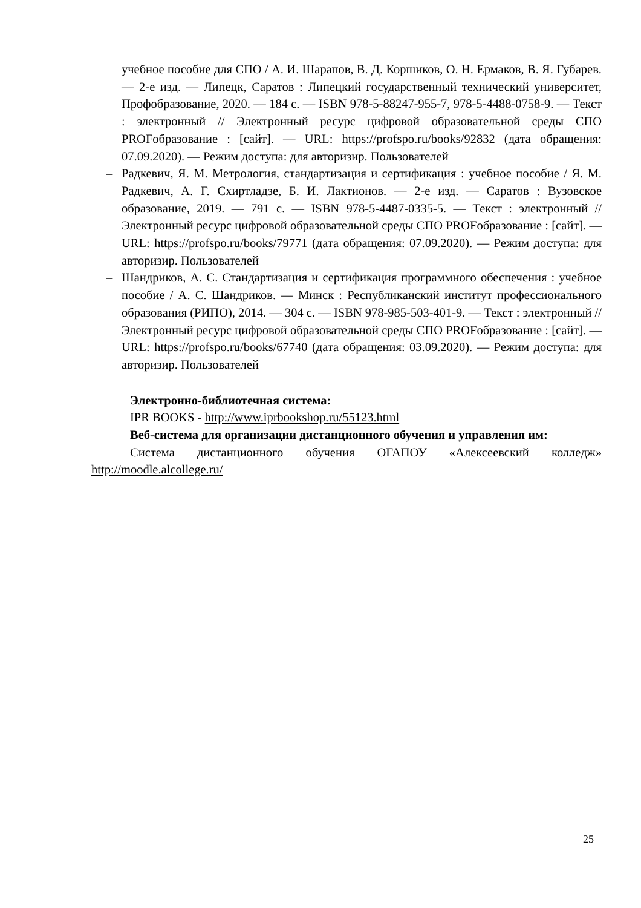учебное пособие для СПО / А. И. Шарапов, В. Д. Коршиков, О. Н. Ермаков, В. Я. Губарев. — 2-е изд. — Липецк, Саратов : Липецкий государственный технический университет, Профобразование, 2020. — 184 с. — ISBN 978-5-88247-955-7, 978-5-4488-0758-9. — Текст : электронный // Электронный ресурс цифровой образовательной среды СПО PROFобразование : [сайт]. — URL: https://profspo.ru/books/92832 (дата обращения: 07.09.2020). — Режим доступа: для авторизир. Пользователей
– Радкевич, Я. М. Метрология, стандартизация и сертификация : учебное пособие / Я. М. Радкевич, А. Г. Схиртладзе, Б. И. Лактионов. — 2-е изд. — Саратов : Вузовское образование, 2019. — 791 c. — ISBN 978-5-4487-0335-5. — Текст : электронный // Электронный ресурс цифровой образовательной среды СПО PROFобразование : [сайт]. — URL: https://profspo.ru/books/79771 (дата обращения: 07.09.2020). — Режим доступа: для авторизир. Пользователей
– Шандриков, А. С. Стандартизация и сертификация программного обеспечения : учебное пособие / А. С. Шандриков. — Минск : Республиканский институт профессионального образования (РИПО), 2014. — 304 c. — ISBN 978-985-503-401-9. — Текст : электронный // Электронный ресурс цифровой образовательной среды СПО PROFобразование : [сайт]. — URL: https://profspo.ru/books/67740 (дата обращения: 03.09.2020). — Режим доступа: для авторизир. Пользователей
Электронно-библиотечная система:
IPR BOOKS - http://www.iprbookshop.ru/55123.html
Веб-система для организации дистанционного обучения и управления им:
Система дистанционного обучения ОГАПОУ «Алексеевский колледж» http://moodle.alcollege.ru/
25